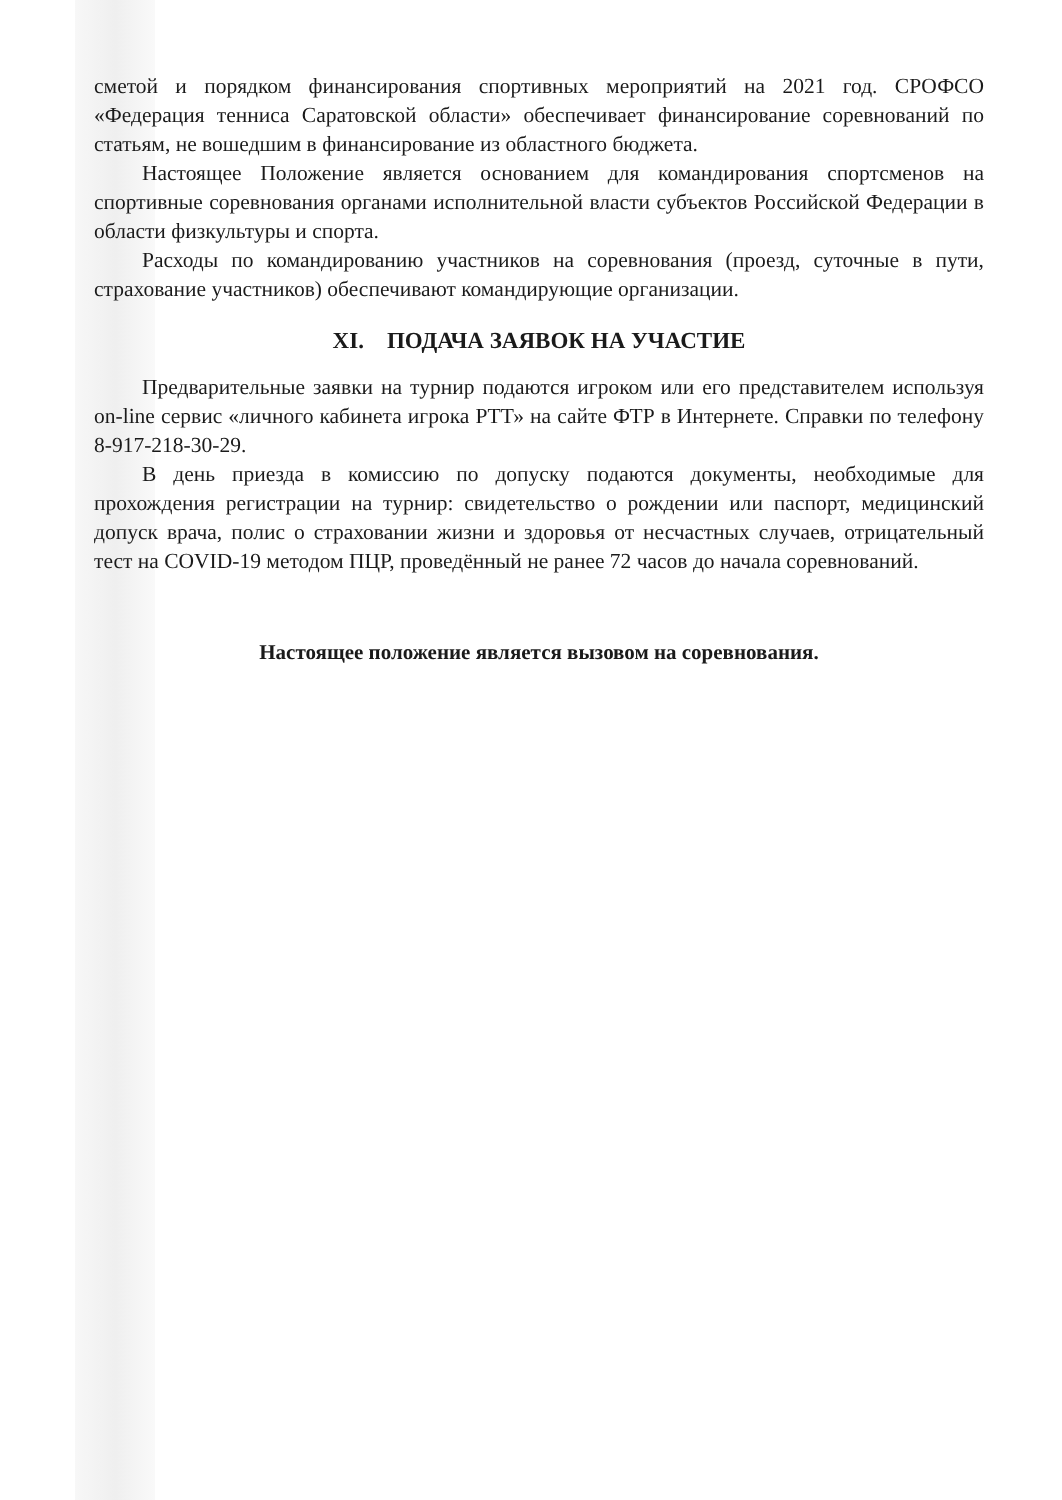сметой и порядком финансирования спортивных мероприятий на 2021 год. СРОФСО «Федерация тенниса Саратовской области» обеспечивает финансирование соревнований по статьям, не вошедшим в финансирование из областного бюджета.
Настоящее Положение является основанием для командирования спортсменов на спортивные соревнования органами исполнительной власти субъектов Российской Федерации в области физкультуры и спорта.
Расходы по командированию участников на соревнования (проезд, суточные в пути, страхование участников) обеспечивают командирующие организации.
XI. ПОДАЧА ЗАЯВОК НА УЧАСТИЕ
Предварительные заявки на турнир подаются игроком или его представителем используя on-line сервис «личного кабинета игрока РТТ» на сайте ФТР в Интернете. Справки по телефону 8-917-218-30-29.
В день приезда в комиссию по допуску подаются документы, необходимые для прохождения регистрации на турнир: свидетельство о рождении или паспорт, медицинский допуск врача, полис о страховании жизни и здоровья от несчастных случаев, отрицательный тест на COVID-19 методом ПЦР, проведённый не ранее 72 часов до начала соревнований.
Настоящее положение является вызовом на соревнования.